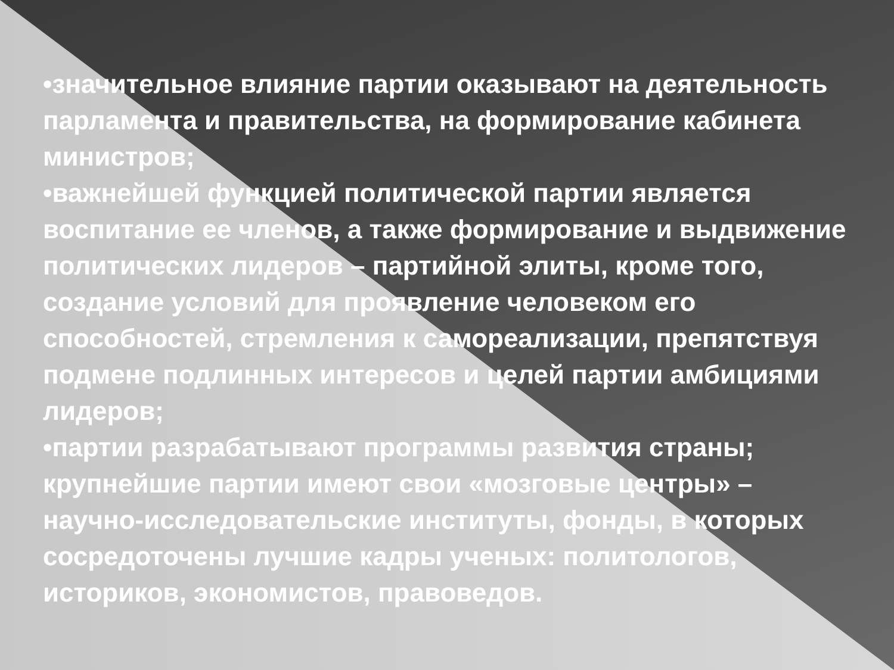•значительное влияние партии оказывают на деятельность парламента и правительства, на формирование кабинета министров;
•важнейшей функцией политической партии является воспитание ее членов, а также формирование и выдвижение политических лидеров – партийной элиты, кроме того, создание условий для проявление человеком его способностей, стремления к самореализации, препятствуя подмене подлинных интересов и целей партии амбициями лидеров;
•партии разрабатывают программы развития страны; крупнейшие партии имеют свои «мозговые центры» – научно-исследовательские институты, фонды, в которых сосредоточены лучшие кадры ученых: политологов, историков, экономистов, правоведов.